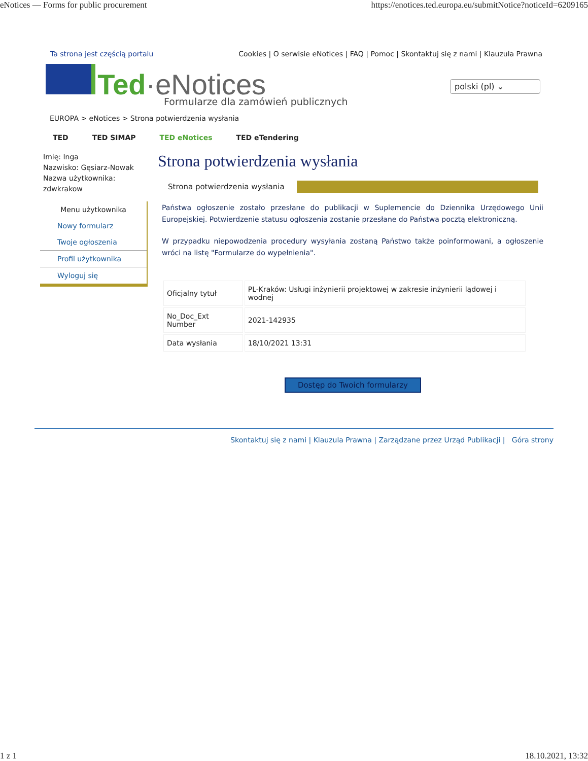eNotices — Forms for public procurement https://enotices.ted.europa.eu/submitNotice?noticeId=6209165
Ta strona jest częścią portalu Cookies | O serwisie eNotices | FAQ | Pomoc | Skontaktuj się z nami | Klauzula Prawna
Ted·eNotices
polski (pl) ⌄
Formularze dla zamówień publicznych
EUROPA > eNotices > Strona potwierdzenia wysłania
TED TED SIMAP TED eNotices TED eTendering
Imię: Inga
Nazwisko: Gęsiarz-Nowak
Nazwa użytkownika:
zdwkrakow
Menu użytkownika
Nowy formularz
Twoje ogłoszenia
Profil użytkownika
Wyloguj się
Strona potwierdzenia wysłania
Strona potwierdzenia wysłania
Państwa ogłoszenie zostało przesłane do publikacji w Suplemencie do Dziennika Urzędowego Unii Europejskiej. Potwierdzenie statusu ogłoszenia zostanie przesłane do Państwa pocztą elektroniczną.
W przypadku niepowodzenia procedury wysyłania zostaną Państwo także poinformowani, a ogłoszenie wróci na listę "Formularze do wypełnienia".
| Oficjalny tytuł | PL-Kraków: Usługi inżynierii projektowej w zakresie inżynierii lądowej i wodnej |
| No_Doc_Ext Number | 2021-142935 |
| Data wysłania | 18/10/2021 13:31 |
Dostęp do Twoich formularzy
Skontaktuj się z nami | Klauzula Prawna | Zarządzane przez Urząd Publikacji | Góra strony
1 z 1 18.10.2021, 13:32